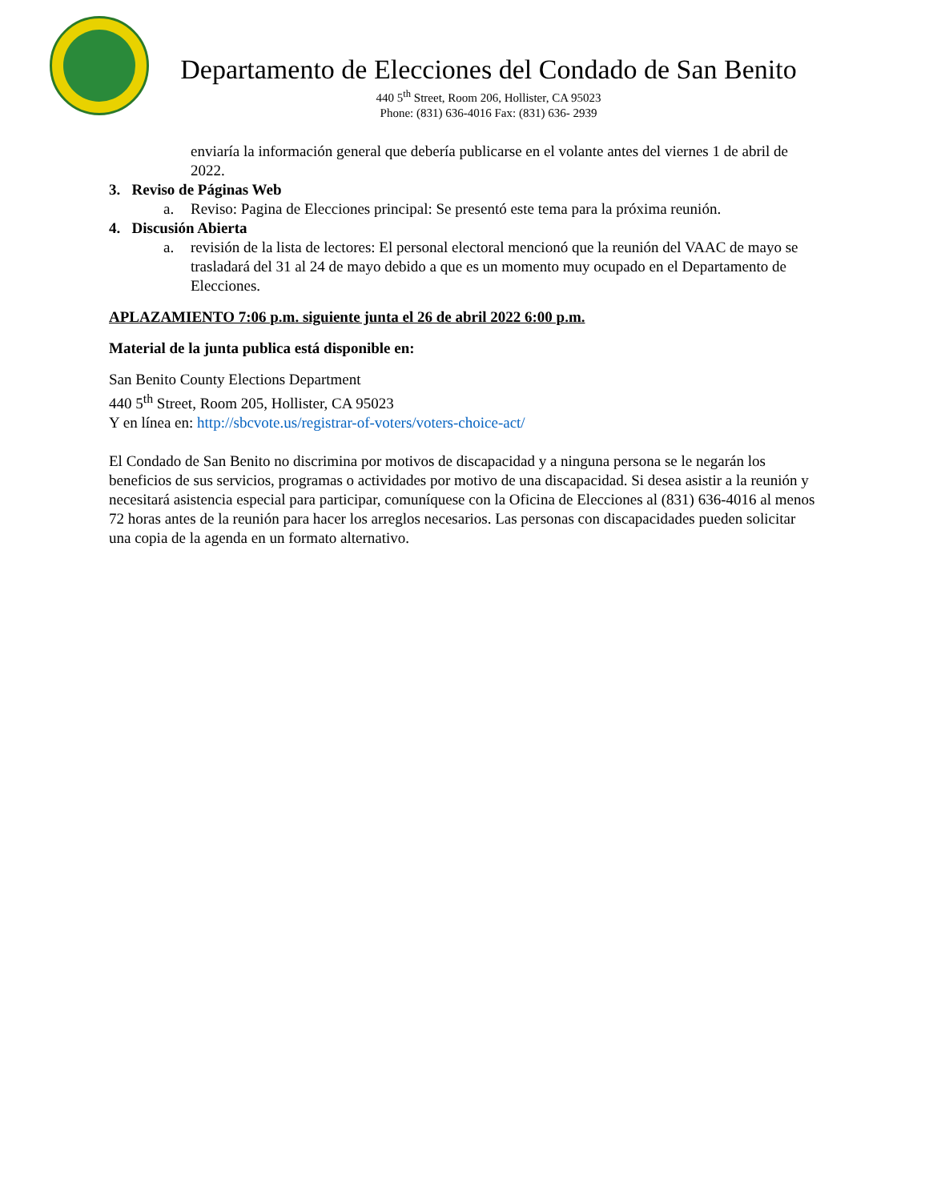Departamento de Elecciones del Condado de San Benito
440 5<sup>th</sup> Street, Room 206, Hollister, CA 95023
Phone: (831) 636-4016 Fax: (831) 636- 2939
enviaría la información general que debería publicarse en el volante antes del viernes 1 de abril de 2022.
3. Reviso de Páginas Web
a. Reviso: Pagina de Elecciones principal: Se presentó este tema para la próxima reunión.
4. Discusión Abierta
a. revisión de la lista de lectores: El personal electoral mencionó que la reunión del VAAC de mayo se trasladará del 31 al 24 de mayo debido a que es un momento muy ocupado en el Departamento de Elecciones.
APLAZAMIENTO 7:06 p.m. siguiente junta el 26 de abril 2022 6:00 p.m.
Material de la junta publica está disponible en:
San Benito County Elections Department
440 5<sup>th</sup> Street, Room 205, Hollister, CA 95023
Y en línea en: http://sbcvote.us/registrar-of-voters/voters-choice-act/
El Condado de San Benito no discrimina por motivos de discapacidad y a ninguna persona se le negarán los beneficios de sus servicios, programas o actividades por motivo de una discapacidad. Si desea asistir a la reunión y necesitará asistencia especial para participar, comuníquese con la Oficina de Elecciones al (831) 636-4016 al menos 72 horas antes de la reunión para hacer los arreglos necesarios. Las personas con discapacidades pueden solicitar una copia de la agenda en un formato alternativo.